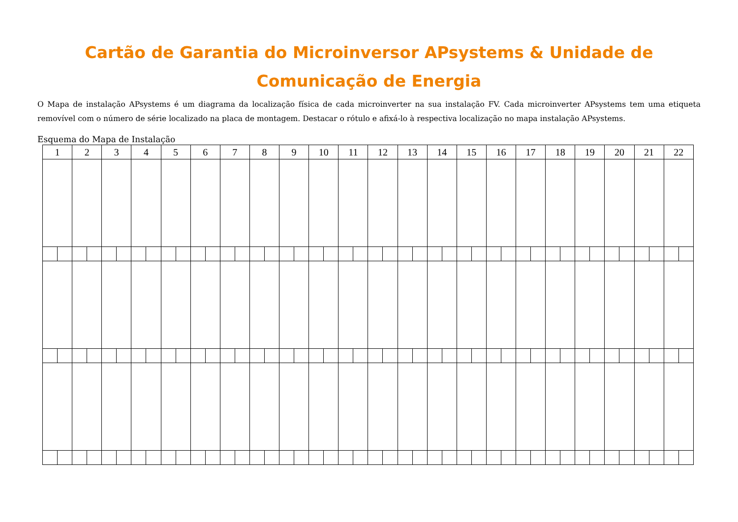Cartão de Garantia do Microinversor APsystems & Unidade de Comunicação de Energia
O Mapa de instalação APsystems é um diagrama da localização física de cada microinverter na sua instalação FV. Cada microinverter APsystems tem uma etiqueta removível com o número de série localizado na placa de montagem. Destacar o rótulo e afixá-lo à respectiva localização no mapa instalação APsystems.
Esquema do Mapa de Instalação
| 1 | | 2 | | 3 | | 4 | | 5 | | 6 | | 7 | | 8 | | 9 | | 10 | | 11 | | 12 | | 13 | | 14 | | 15 | | 16 | | 17 | | 18 | | 19 | | 20 | | 21 | | 22 | |